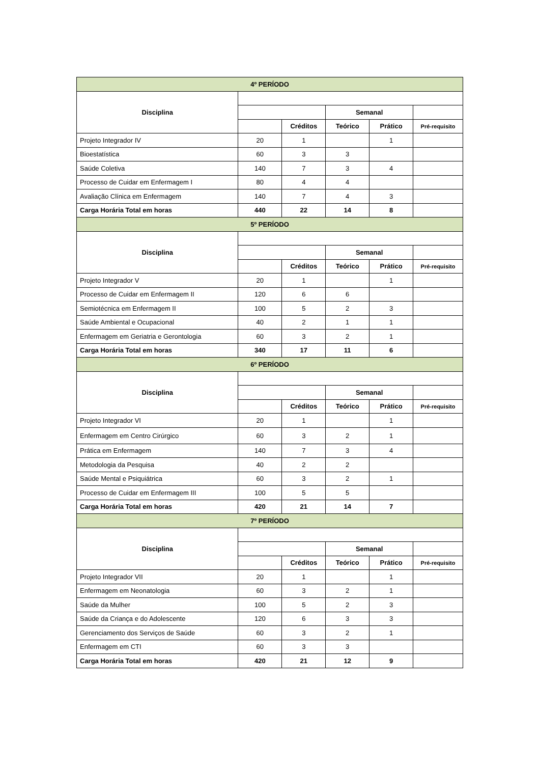| 4º PERÍODO | | | | | |
| Disciplina | | | | | |
| | | | Semanal | | |
| | | Créditos | Teórico | Prático | Pré-requisito |
| Projeto Integrador IV | 20 | 1 | | 1 | |
| Bioestatística | 60 | 3 | 3 | | |
| Saúde Coletiva | 140 | 7 | 3 | 4 | |
| Processo de Cuidar em Enfermagem I | 80 | 4 | 4 | | |
| Avaliação Clínica em Enfermagem | 140 | 7 | 4 | 3 | |
| Carga Horária Total em horas | 440 | 22 | 14 | 8 | |
| 5º PERÍODO | | | | | |
| Disciplina | | | | | |
| | | | Semanal | | |
| | | Créditos | Teórico | Prático | Pré-requisito |
| Projeto Integrador V | 20 | 1 | | 1 | |
| Processo de Cuidar em Enfermagem II | 120 | 6 | 6 | | |
| Semiotécnica em Enfermagem II | 100 | 5 | 2 | 3 | |
| Saúde Ambiental e Ocupacional | 40 | 2 | 1 | 1 | |
| Enfermagem em Geriatria e Gerontologia | 60 | 3 | 2 | 1 | |
| Carga Horária Total em horas | 340 | 17 | 11 | 6 | |
| 6º PERÍODO | | | | | |
| Disciplina | | | | | |
| | | | Semanal | | |
| | | Créditos | Teórico | Prático | Pré-requisito |
| Projeto Integrador VI | 20 | 1 | | 1 | |
| Enfermagem em Centro Cirúrgico | 60 | 3 | 2 | 1 | |
| Prática em Enfermagem | 140 | 7 | 3 | 4 | |
| Metodologia da Pesquisa | 40 | 2 | 2 | | |
| Saúde Mental e Psiquiátrica | 60 | 3 | 2 | 1 | |
| Processo de Cuidar em Enfermagem III | 100 | 5 | 5 | | |
| Carga Horária Total em horas | 420 | 21 | 14 | 7 | |
| 7º PERÍODO | | | | | |
| Disciplina | | | | | |
| | | | Semanal | | |
| | | Créditos | Teórico | Prático | Pré-requisito |
| Projeto Integrador VII | 20 | 1 | | 1 | |
| Enfermagem em Neonatologia | 60 | 3 | 2 | 1 | |
| Saúde da Mulher | 100 | 5 | 2 | 3 | |
| Saúde da Criança e do Adolescente | 120 | 6 | 3 | 3 | |
| Gerenciamento dos Serviços de Saúde | 60 | 3 | 2 | 1 | |
| Enfermagem em CTI | 60 | 3 | 3 | | |
| Carga Horária Total em horas | 420 | 21 | 12 | 9 | |